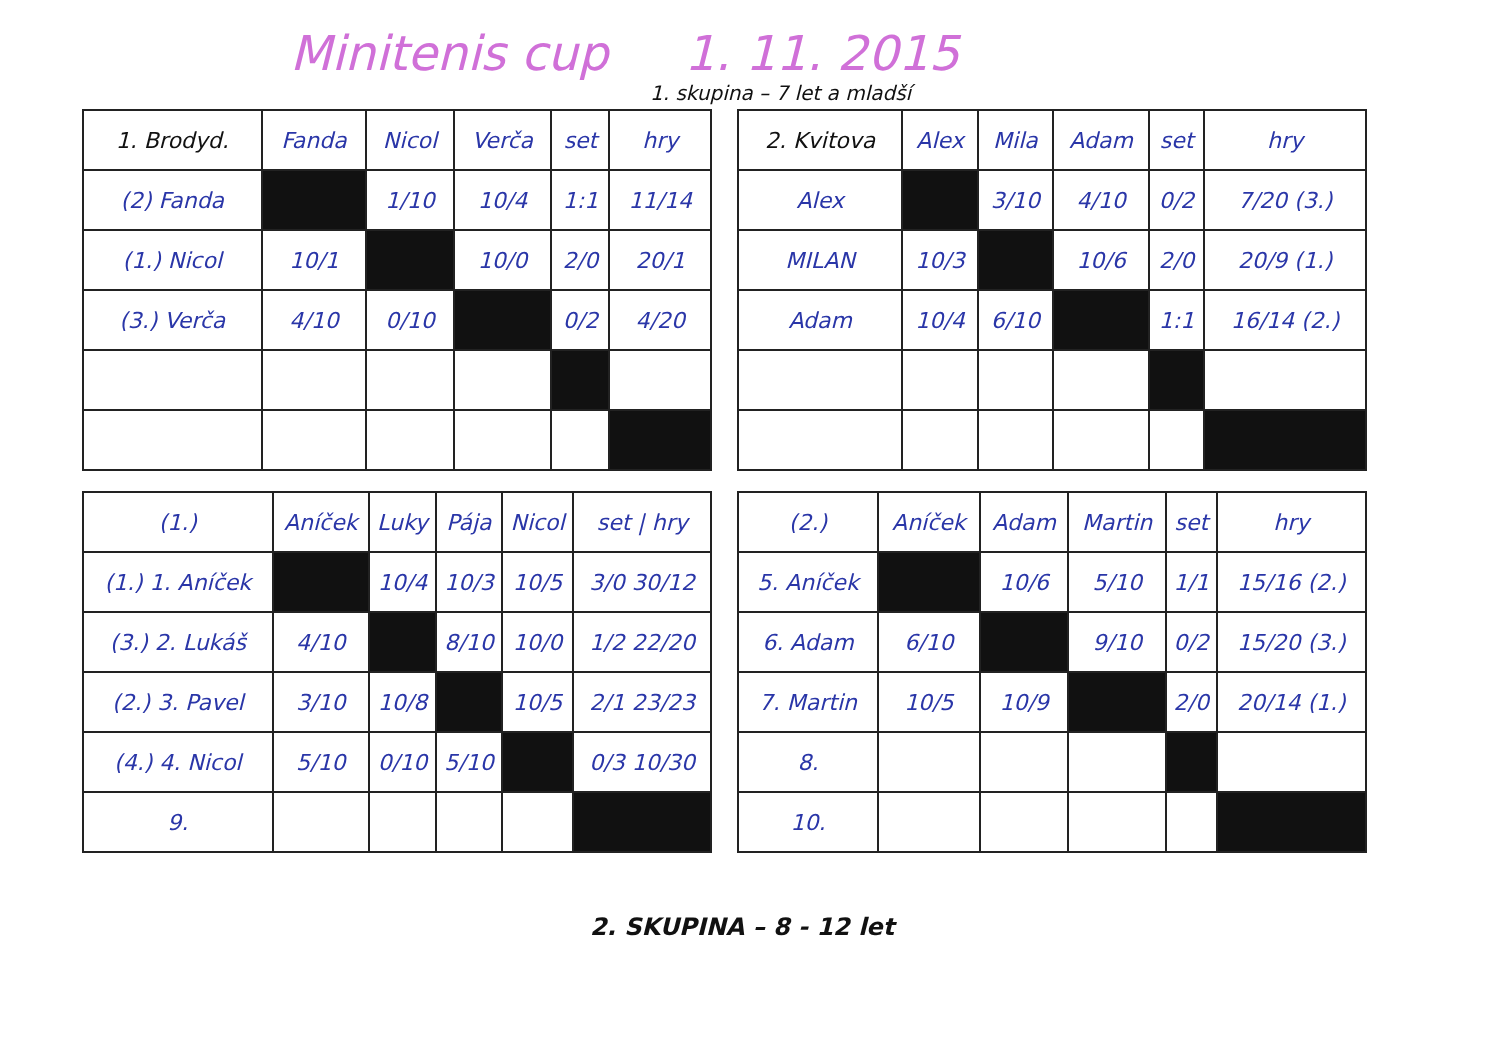Minitenis cup 1. 11. 2015
1. skupina – 7 let a mladší
| 1. Brodyd. | Fanda | Nicol | Verča | set | hry |
| --- | --- | --- | --- | --- | --- |
| (2) Fanda | | 1/10 | 10/4 | 1:1 | 11/14 |
| (1.) Nicol | 10/1 | | 10/0 | 2/0 | 20/1 |
| (3.) Verča | 4/10 | 0/10 | | 0/2 | 4/20 |
| 2. Kvitova | Alex | Mila | Adam | set | hry |
| --- | --- | --- | --- | --- | --- |
| Alex | | 3/10 | 4/10 | 0/2 | 7/20 (3.) |
| MILAN | 10/3 | | 10/6 | 2/0 | 20/9 (1.) |
| Adam | 10/4 | 6/10 | | 1:1 | 16/14 (2.) |
| (1.) | Aníček | Luky | Pája | Nicol | set / hry |
| --- | --- | --- | --- | --- | --- |
| (1.) 1. Aníček | | 10/4 | 10/3 | 10/5 | 3/0 30/12 |
| (3.) 2. Lukáš | 4/10 | | 8/10 | 10/0 | 1/2 22/20 |
| (2.) 3. Pavel | 3/10 | 10/8 | | 10/5 | 2/1 23/23 |
| (4.) 4. Nicol | 5/10 | 0/10 | 5/10 | | 0/3 10/30 |
| 9. | | | | | |
| (2.) | Aníček | Adam | Martin | set | hry |
| --- | --- | --- | --- | --- | --- |
| 5. Aníček | | 10/6 | 5/10 | 1/1 | 15/16 (2.) |
| 6. Adam | 6/10 | | 9/10 | 0/2 | 15/20 (3.) |
| 7. Martin | 10/5 | 10/9 | | 2/0 | 20/14 (1.) |
| 8. | | | | | |
| 10. | | | | | |
2. SKUPINA – 8 - 12 let